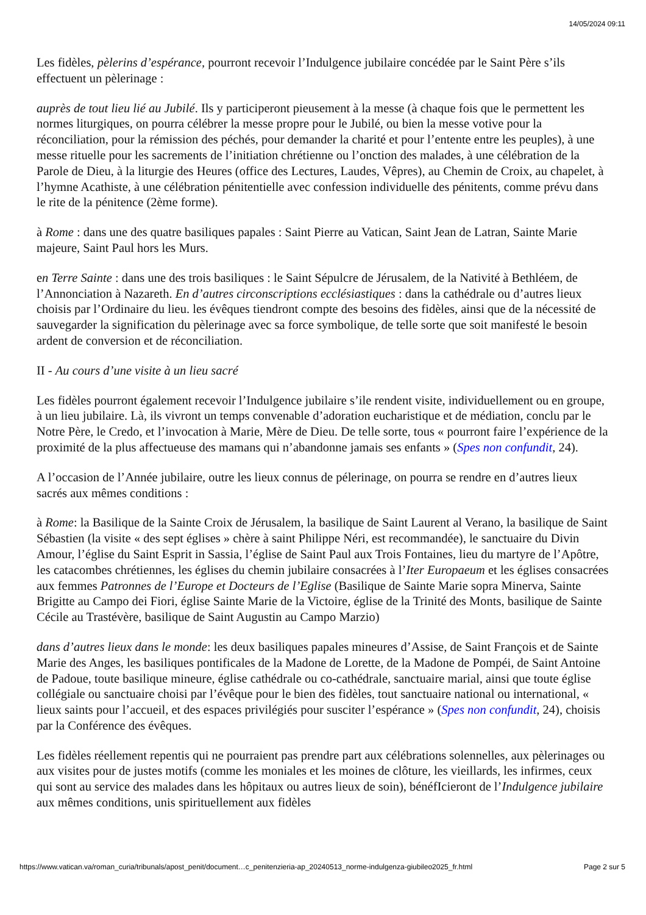14/05/2024 09:11
Les fidèles, pèlerins d’espérance, pourront recevoir l’Indulgence jubilaire concédée par le Saint Père s’ils effectuent un pèlerinage :
auprès de tout lieu lié au Jubilé. Ils y participeront pieusement à la messe (à chaque fois que le permettent les normes liturgiques, on pourra célébrer la messe propre pour le Jubilé, ou bien la messe votive pour la réconciliation, pour la rémission des péchés, pour demander la charité et pour l’entente entre les peuples), à une messe rituelle pour les sacrements de l’initiation chrétienne ou l’onction des malades, à une célébration de la Parole de Dieu, à la liturgie des Heures (office des Lectures, Laudes, Vêpres), au Chemin de Croix, au chapelet, à l’hymne Acathiste, à une célébration pénitentielle avec confession individuelle des pénitents, comme prévu dans le rite de la pénitence (2ème forme).
à Rome : dans une des quatre basiliques papales : Saint Pierre au Vatican, Saint Jean de Latran, Sainte Marie majeure, Saint Paul hors les Murs.
en Terre Sainte : dans une des trois basiliques : le Saint Sépulcre de Jérusalem, de la Nativité à Bethléem, de l’Annonciation à Nazareth. En d’autres circonscriptions ecclésiastiques : dans la cathédrale ou d’autres lieux choisis par l’Ordinaire du lieu. les évêques tiendront compte des besoins des fidèles, ainsi que de la nécessité de sauvegarder la signification du pèlerinage avec sa force symbolique, de telle sorte que soit manifesté le besoin ardent de conversion et de réconciliation.
II - Au cours d’une visite à un lieu sacré
Les fidèles pourront également recevoir l’Indulgence jubilaire s’ile rendent visite, individuellement ou en groupe, à un lieu jubilaire. Là, ils vivront un temps convenable d’adoration eucharistique et de médiation, conclu par le Notre Père, le Credo, et l’invocation à Marie, Mère de Dieu. De telle sorte, tous « pourront faire l’expérience de la proximité de la plus affectueuse des mamans qui n’abandonne jamais ses enfants » (Spes non confundit, 24).
A l’occasion de l’Année jubilaire, outre les lieux connus de pélerinage, on pourra se rendre en d’autres lieux sacrés aux mêmes conditions :
à Rome: la Basilique de la Sainte Croix de Jérusalem, la basilique de Saint Laurent al Verano, la basilique de Saint Sébastien (la visite « des sept églises » chère à saint Philippe Néri, est recommandée), le sanctuaire du Divin Amour, l’église du Saint Esprit in Sassia, l’église de Saint Paul aux Trois Fontaines, lieu du martyre de l’Apôtre, les catacombes chrétiennes, les églises du chemin jubilaire consacrées à l’Iter Europaeum et les églises consacrées aux femmes Patronnes de l’Europe et Docteurs de l’Eglise (Basilique de Sainte Marie sopra Minerva, Sainte Brigitte au Campo dei Fiori, église Sainte Marie de la Victoire, église de la Trinité des Monts, basilique de Sainte Cécile au Trastévère, basilique de Saint Augustin au Campo Marzio)
dans d’autres lieux dans le monde: les deux basiliques papales mineures d’Assise, de Saint François et de Sainte Marie des Anges, les basiliques pontificales de la Madone de Lorette, de la Madone de Pompéi, de Saint Antoine de Padoue, toute basilique mineure, église cathédrale ou co-cathédrale, sanctuaire marial, ainsi que toute église collégiale ou sanctuaire choisi par l’évêque pour le bien des fidèles, tout sanctuaire national ou international, « lieux saints pour l’accueil, et des espaces privilégiés pour susciter l’espérance » (Spes non confundit, 24), choisis par la Conférence des évêques.
Les fidèles réellement repentis qui ne pourraient pas prendre part aux célébrations solennelles, aux pèlerinages ou aux visites pour de justes motifs (comme les moniales et les moines de clôture, les vieillards, les infirmes, ceux qui sont au service des malades dans les hôpitaux ou autres lieux de soin), bénéfIcieront de l’Indulgence jubilaire aux mêmes conditions, unis spirituellement aux fidèles
https://www.vatican.va/roman_curia/tribunals/apost_penit/document…c_penitenzieria-ap_20240513_norme-indulgenza-giubileo2025_fr.html Page 2 sur 5